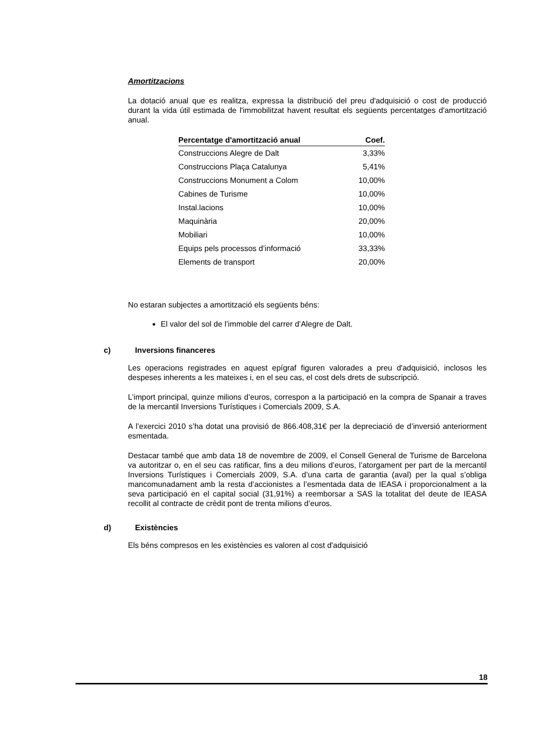Amortitzacions
La dotació anual que es realitza, expressa la distribució del preu d'adquisició o cost de producció durant la vida útil estimada de l'immobilitzat havent resultat els següents percentatges d'amortització anual.
| Percentatge d'amortització anual | Coef. |
| --- | --- |
| Construccions Alegre de Dalt | 3,33% |
| Construccions Plaça Catalunya | 5,41% |
| Construccions Monument a Colom | 10,00% |
| Cabines de Turisme | 10,00% |
| Instal.lacions | 10,00% |
| Maquinària | 20,00% |
| Mobiliari | 10,00% |
| Equips pels processos d’informació | 33,33% |
| Elements de transport | 20,00% |
No estaran subjectes a amortització els següents béns:
El valor del sol de l’immoble del carrer d’Alegre de Dalt.
c) Inversions financeres
Les operacions registrades en aquest epígraf figuren valorades a preu d'adquisició, inclosos les despeses inherents a les mateixes i, en el seu cas, el cost dels drets de subscripció.
L’import principal, quinze milions d’euros, correspon a la participació en la compra de Spanair a traves de la mercantil Inversions Turístiques i Comercials 2009, S.A.
A l’exercici 2010 s’ha dotat una provisió de 866.408,31€ per la depreciació de d’inversió anteriorment esmentada.
Destacar també que amb data 18 de novembre de 2009, el Consell General de Turisme de Barcelona va autoritzar o, en el seu cas ratificar, fins a deu milions d’euros, l’atorgament per part de la mercantil Inversions Turístiques i Comercials 2009, S.A. d’una carta de garantia (aval) per la qual s’obliga mancomunadament amb la resta d’accionistes a l’esmentada data de IEASA i proporcionalment a la seva participació en el capital social (31,91%) a reemborsar a SAS la totalitat del deute de IEASA recollit al contracte de crèdit pont de trenta milions d’euros.
d) Existències
Els béns compresos en les existències es valoren al cost d'adquisició
18